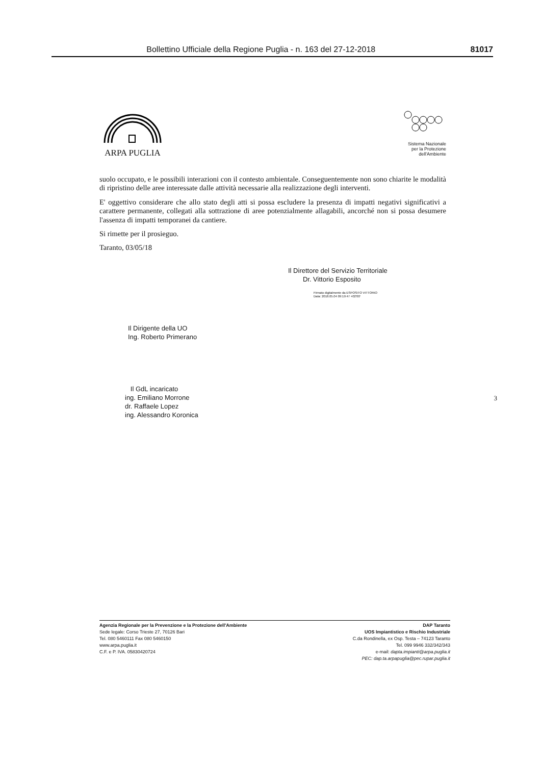Bollettino Ufficiale della Regione Puglia - n. 163 del 27-12-2018 81017
ARPA PUGLIA
Sistema Nazionale
per la Protezione
dell'Ambiente
suolo occupato, e le possibili interazioni con il contesto ambientale. Conseguentemente non sono chiarite le modalità di ripristino delle aree interessate dalle attività necessarie alla realizzazione degli interventi.
E' oggettivo considerare che allo stato degli atti si possa escludere la presenza di impatti negativi significativi a carattere permanente, collegati alla sottrazione di aree potenzialmente allagabili, ancorché non si possa desumere l'assenza di impatti temporanei da cantiere.
Si rimette per il prosieguo.
Taranto, 03/05/18
Il Direttore del Servizio Territoriale
Dr. Vittorio Esposito
Firmato digitalmente da ESPOSITO VITTORIO
Data: 2018.05.04 09:19:47 +02'00'
Il Dirigente della UO
Ing. Roberto Primerano
Il GdL incaricato
ing. Emiliano Morrone
dr. Raffaele Lopez
ing. Alessandro Koronica 3
Agenzia Regionale per la Prevenzione e la Protezione dell'Ambiente
Sede legale: Corso Trieste 27, 70126 Bari
Tel. 080 5460111 Fax 080 5460150
www.arpa.puglia.it
C.F. e P. IVA. 05830420724
DAP Taranto
UOS Impiantistico e Rischio Industriale
C.da Rondinella, ex Osp. Testa – 74123 Taranto
Tel. 099 9946 332/342/343
e-mail: dapta.impianti@arpa.puglia.it
PEC: dap.ta.arpapuglia@pec.rupar.puglia.it